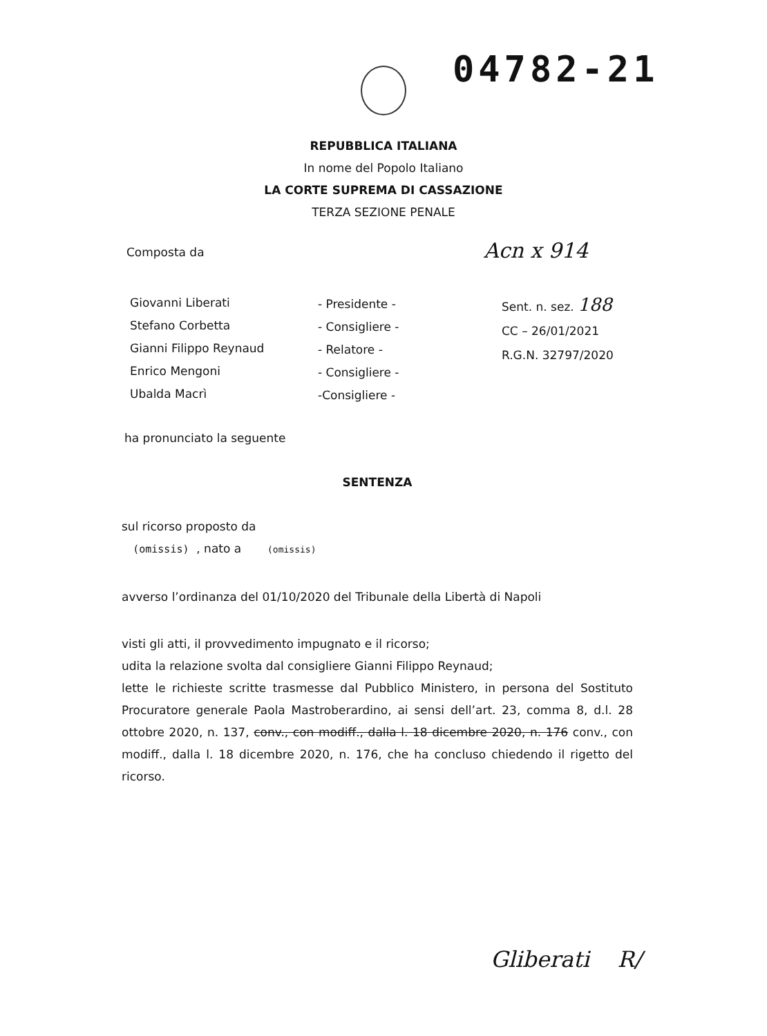04782-21
REPUBBLICA ITALIANA
In nome del Popolo Italiano
LA CORTE SUPREMA DI CASSAZIONE
TERZA SEZIONE PENALE
Composta da Acn x 914
Giovanni Liberati
Stefano Corbetta
Gianni Filippo Reynaud
Enrico Mengoni
Ubalda Macrì
- Presidente -
- Consigliere -
- Relatore -
- Consigliere -
-Consigliere -
Sent. n. sez. 188
CC – 26/01/2021
R.G.N. 32797/2020
ha pronunciato la seguente
SENTENZA
sul ricorso proposto da
(omissis) , nato a (omissis)
avverso l’ordinanza del 01/10/2020 del Tribunale della Libertà di Napoli
visti gli atti, il provvedimento impugnato e il ricorso;
udita la relazione svolta dal consigliere Gianni Filippo Reynaud;
lette le richieste scritte trasmesse dal Pubblico Ministero, in persona del Sostituto Procuratore generale Paola Mastroberardino, ai sensi dell’art. 23, comma 8, d.l. 28 ottobre 2020, n. 137, conv., con modiff., dalla l. 18 dicembre 2020, n. 176 conv., con modiff., dalla l. 18 dicembre 2020, n. 176, che ha concluso chiedendo il rigetto del ricorso.
Gliberati R/